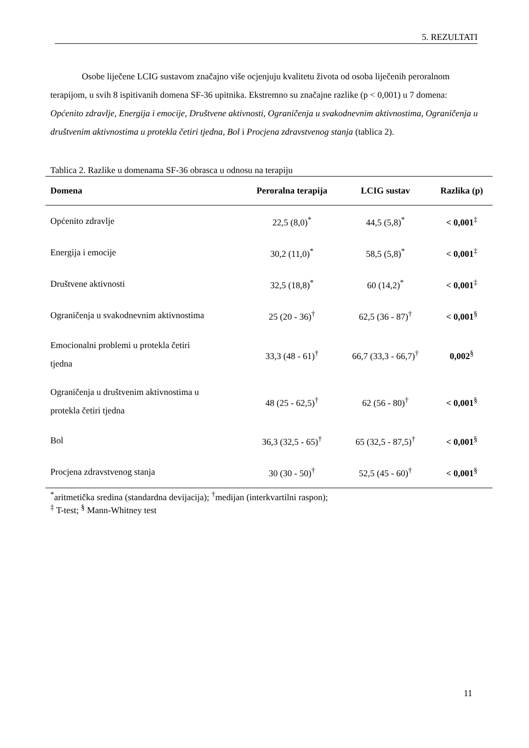5. REZULTATI
Osobe liječene LCIG sustavom značajno više ocjenjuju kvalitetu života od osoba liječenih peroralnom terapijom, u svih 8 ispitivanih domena SF-36 upitnika. Ekstremno su značajne razlike (p < 0,001) u 7 domena: Općenito zdravlje, Energija i emocije, Društvene aktivnosti, Ograničenja u svakodnevnim aktivnostima, Ograničenja u društvenim aktivnostima u protekla četiri tjedna, Bol i Procjena zdravstvenog stanja (tablica 2).
Tablica 2. Razlike u domenama SF-36 obrasca u odnosu na terapiju
| Domena | Peroralna terapija | LCIG sustav | Razlika (p) |
| --- | --- | --- | --- |
| Općenito zdravlje | 22,5 (8,0)<sup>*</sup> | 44,5 (5,8)<sup>*</sup> | < 0,001<sup>‡</sup> |
| Energija i emocije | 30,2 (11,0)<sup>*</sup> | 58,5 (5,8)<sup>*</sup> | < 0,001<sup>‡</sup> |
| Društvene aktivnosti | 32,5 (18,8)<sup>*</sup> | 60 (14,2)<sup>*</sup> | < 0,001<sup>‡</sup> |
| Ograničenja u svakodnevnim aktivnostima | 25 (20 - 36)<sup>†</sup> | 62,5 (36 - 87)<sup>†</sup> | < 0,001<sup>§</sup> |
| Emocionalni problemi u protekla četiri tjedna | 33,3 (48 - 61)<sup>†</sup> | 66,7 (33,3 - 66,7)<sup>†</sup> | 0,002<sup>§</sup> |
| Ograničenja u društvenim aktivnostima u protekla četiri tjedna | 48 (25 - 62,5)<sup>†</sup> | 62 (56 - 80)<sup>†</sup> | < 0,001<sup>§</sup> |
| Bol | 36,3 (32,5 - 65)<sup>†</sup> | 65 (32,5 - 87,5)<sup>†</sup> | < 0,001<sup>§</sup> |
| Procjena zdravstvenog stanja | 30 (30 - 50)<sup>†</sup> | 52,5 (45 - 60)<sup>†</sup> | < 0,001<sup>§</sup> |
<sup>*</sup> aritmetička sredina (standardna devijacija); <sup>†</sup>medijan (interkvartilni raspon);
<sup>‡</sup> T-test; <sup>§</sup> Mann-Whitney test
11